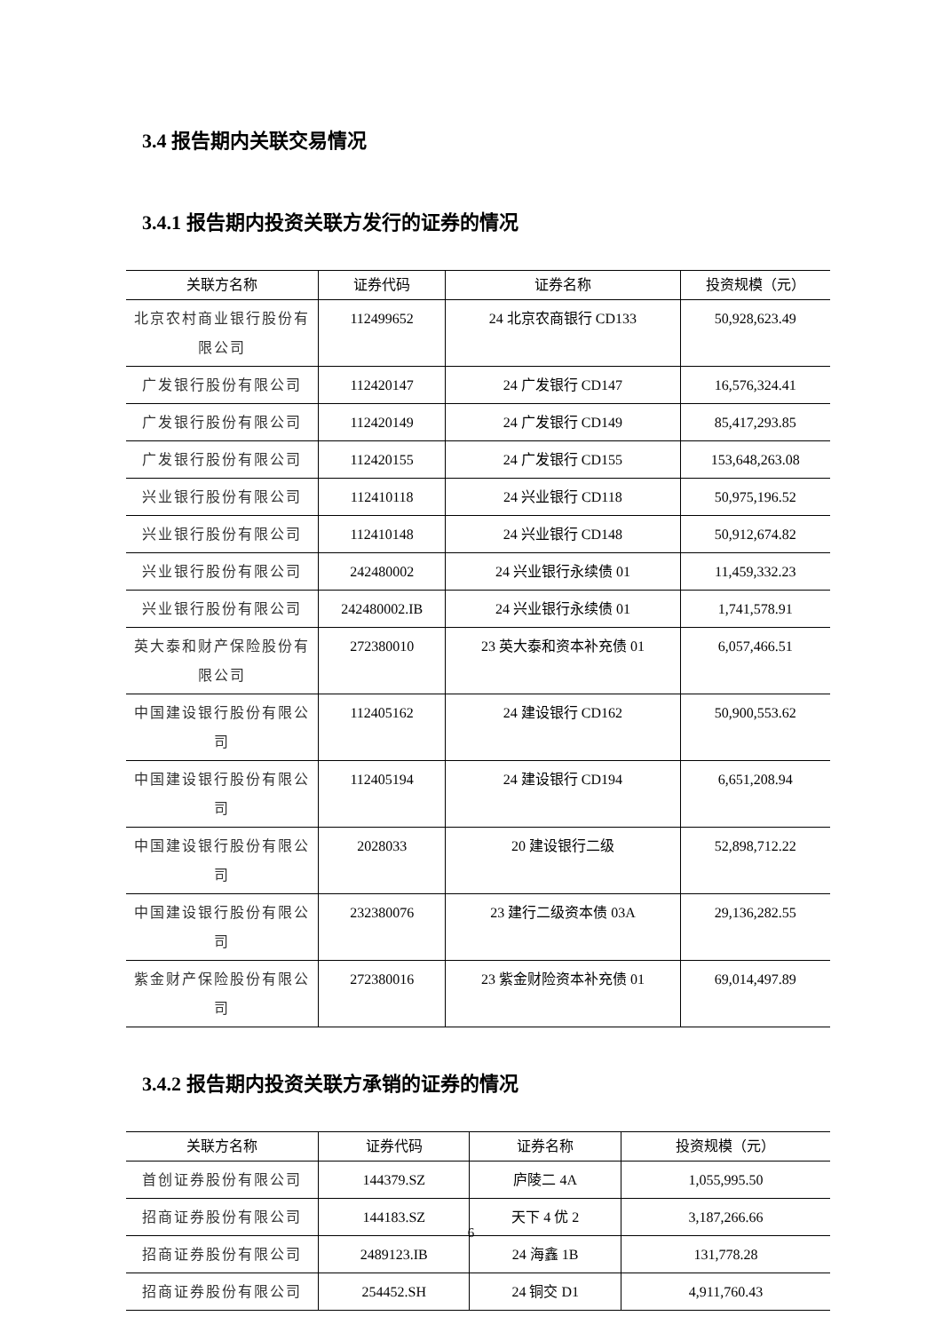3.4 报告期内关联交易情况
3.4.1 报告期内投资关联方发行的证券的情况
| 关联方名称 | 证券代码 | 证券名称 | 投资规模（元） |
| --- | --- | --- | --- |
| 北京农村商业银行股份有限公司 | 112499652 | 24 北京农商银行 CD133 | 50,928,623.49 |
| 广发银行股份有限公司 | 112420147 | 24 广发银行 CD147 | 16,576,324.41 |
| 广发银行股份有限公司 | 112420149 | 24 广发银行 CD149 | 85,417,293.85 |
| 广发银行股份有限公司 | 112420155 | 24 广发银行 CD155 | 153,648,263.08 |
| 兴业银行股份有限公司 | 112410118 | 24 兴业银行 CD118 | 50,975,196.52 |
| 兴业银行股份有限公司 | 112410148 | 24 兴业银行 CD148 | 50,912,674.82 |
| 兴业银行股份有限公司 | 242480002 | 24 兴业银行永续债 01 | 11,459,332.23 |
| 兴业银行股份有限公司 | 242480002.IB | 24 兴业银行永续债 01 | 1,741,578.91 |
| 英大泰和财产保险股份有限公司 | 272380010 | 23 英大泰和资本补充债 01 | 6,057,466.51 |
| 中国建设银行股份有限公司 | 112405162 | 24 建设银行 CD162 | 50,900,553.62 |
| 中国建设银行股份有限公司 | 112405194 | 24 建设银行 CD194 | 6,651,208.94 |
| 中国建设银行股份有限公司 | 2028033 | 20 建设银行二级 | 52,898,712.22 |
| 中国建设银行股份有限公司 | 232380076 | 23 建行二级资本债 03A | 29,136,282.55 |
| 紫金财产保险股份有限公司 | 272380016 | 23 紫金财险资本补充债 01 | 69,014,497.89 |
3.4.2 报告期内投资关联方承销的证券的情况
| 关联方名称 | 证券代码 | 证券名称 | 投资规模（元） |
| --- | --- | --- | --- |
| 首创证券股份有限公司 | 144379.SZ | 庐陵二 4A | 1,055,995.50 |
| 招商证券股份有限公司 | 144183.SZ | 天下 4 优 2 | 3,187,266.66 |
| 招商证券股份有限公司 | 2489123.IB | 24 海鑫 1B | 131,778.28 |
| 招商证券股份有限公司 | 254452.SH | 24 铜交 D1 | 4,911,760.43 |
6